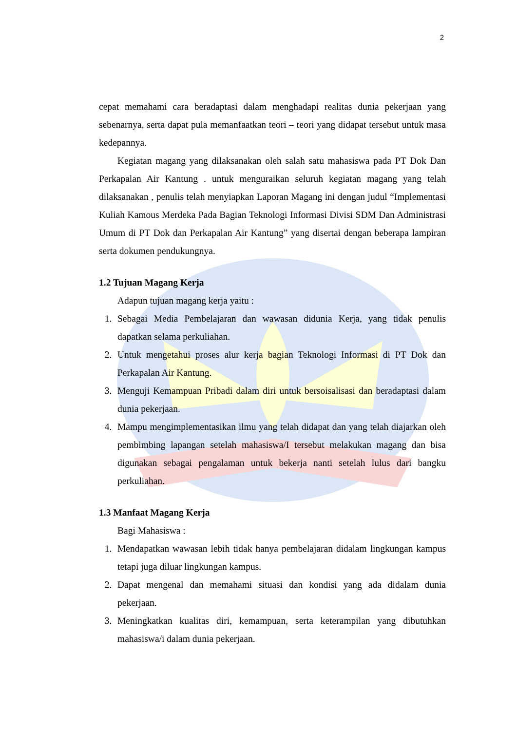2
cepat memahami cara beradaptasi dalam menghadapi realitas dunia pekerjaan yang sebenarnya, serta dapat pula memanfaatkan teori – teori yang didapat tersebut untuk masa kedepannya.
Kegiatan magang yang dilaksanakan oleh salah satu mahasiswa pada PT Dok Dan Perkapalan Air Kantung . untuk menguraikan seluruh kegiatan magang yang telah dilaksanakan , penulis telah menyiapkan Laporan Magang ini dengan judul “Implementasi Kuliah Kamous Merdeka Pada Bagian Teknologi Informasi Divisi SDM Dan Administrasi Umum di PT Dok dan Perkapalan Air Kantung” yang disertai dengan beberapa lampiran serta dokumen pendukungnya.
1.2 Tujuan Magang Kerja
Adapun tujuan magang kerja yaitu :
1. Sebagai Media Pembelajaran dan wawasan didunia Kerja, yang tidak penulis dapatkan selama perkuliahan.
2. Untuk mengetahui proses alur kerja bagian Teknologi Informasi di PT Dok dan Perkapalan Air Kantung.
3. Menguji Kemampuan Pribadi dalam diri untuk bersoisalisasi dan beradaptasi dalam dunia pekerjaan.
4. Mampu mengimplementasikan ilmu yang telah didapat dan yang telah diajarkan oleh pembimbing lapangan setelah mahasiswa/I tersebut melakukan magang dan bisa digunakan sebagai pengalaman untuk bekerja nanti setelah lulus dari bangku perkuliahan.
1.3 Manfaat Magang Kerja
Bagi Mahasiswa :
1. Mendapatkan wawasan lebih tidak hanya pembelajaran didalam lingkungan kampus tetapi juga diluar lingkungan kampus.
2. Dapat mengenal dan memahami situasi dan kondisi yang ada didalam dunia pekerjaan.
3. Meningkatkan kualitas diri, kemampuan, serta keterampilan yang dibutuhkan mahasiswa/i dalam dunia pekerjaan.